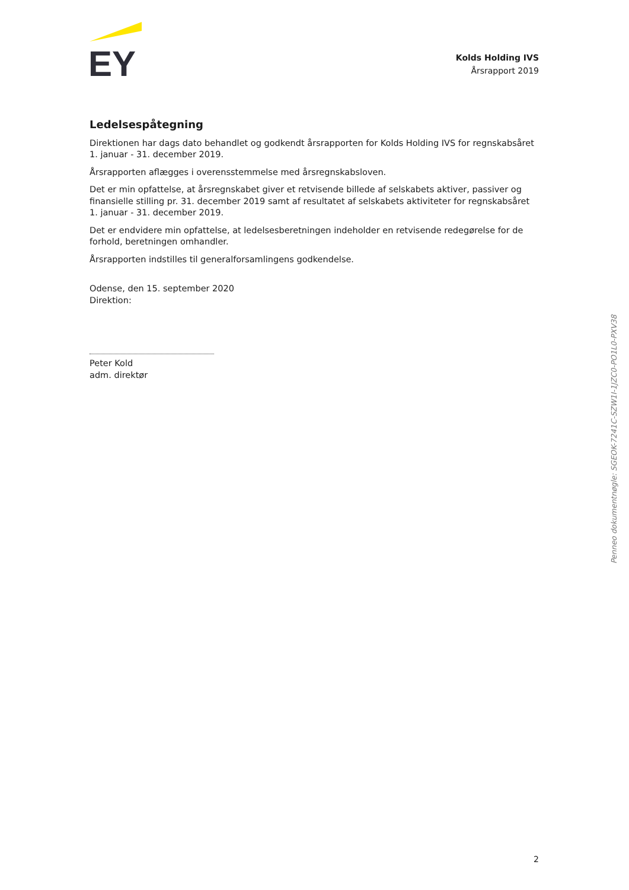EY
Kolds Holding IVS
Årsrapport 2019
Ledelsespåtegning
Direktionen har dags dato behandlet og godkendt årsrapporten for Kolds Holding IVS for regnskabsåret 1. januar - 31. december 2019.
Årsrapporten aflægges i overensstemmelse med årsregnskabsloven.
Det er min opfattelse, at årsregnskabet giver et retvisende billede af selskabets aktiver, passiver og finansielle stilling pr. 31. december 2019 samt af resultatet af selskabets aktiviteter for regnskabsåret 1. januar - 31. december 2019.
Det er endvidere min opfattelse, at ledelsesberetningen indeholder en retvisende redegørelse for de forhold, beretningen omhandler.
Årsrapporten indstilles til generalforsamlingens godkendelse.
Odense, den 15. september 2020
Direktion:
Peter Kold
adm. direktør
Penneo dokumentnøgle: SGEOK-7241C-SZW1I-1JZC0-PO1L0-PXV38
2